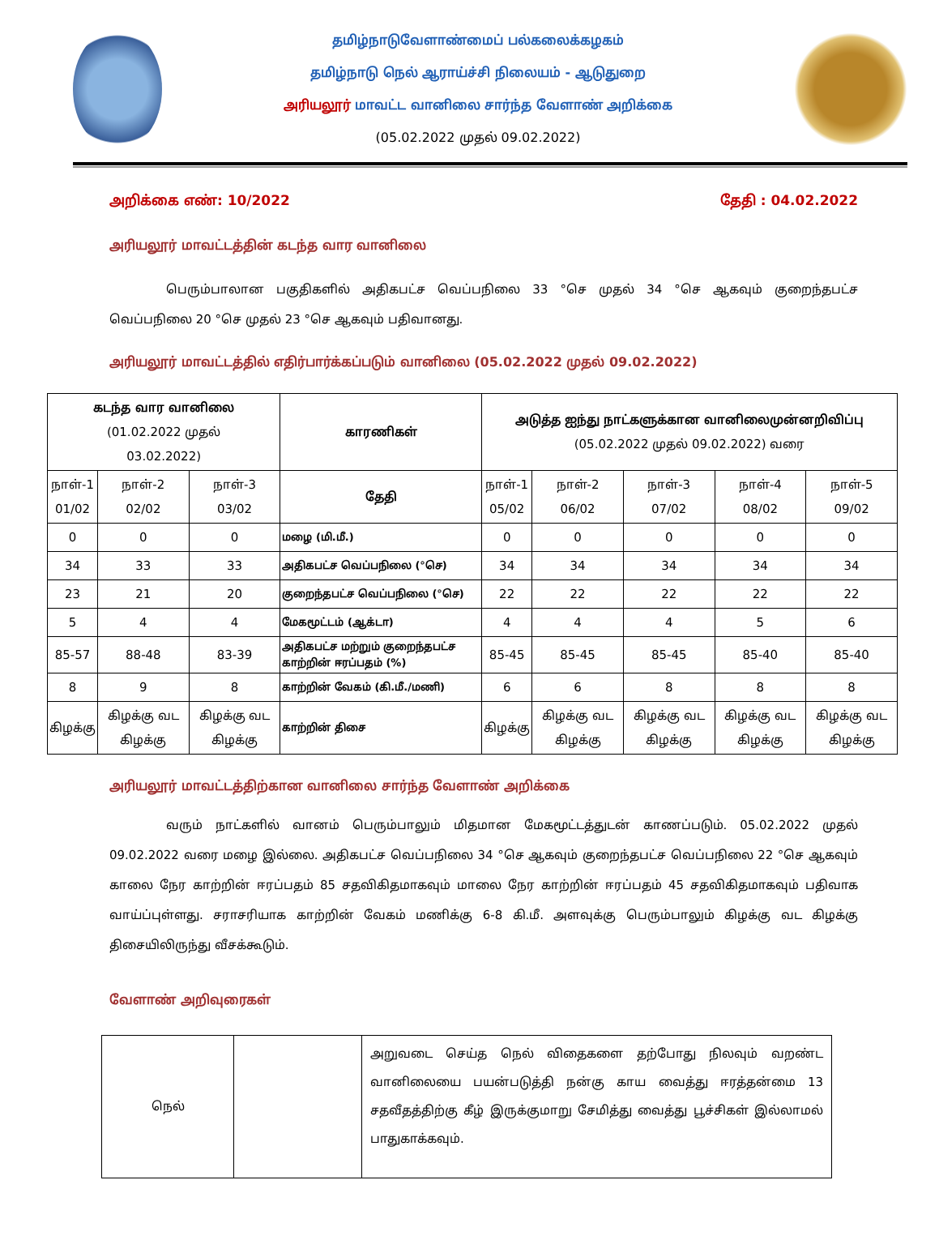தமிழ்நாடுவேளாண்மைப் பல்கலைக்கழகம்
தமிழ்நாடு நெல் ஆராய்ச்சி நிலையம் - ஆடுதுறை
அரியலூர் மாவட்ட வானிலை சார்ந்த வேளாண் அறிக்கை
(05.02.2022 முதல் 09.02.2022)
அறிக்கை எண்: 10/2022 தேதி : 04.02.2022
அரியலூர் மாவட்டத்தின் கடந்த வார வானிலை
பெரும்பாலான பகுதிகளில் அதிகபட்ச வெப்பநிலை 33 °செ முதல் 34 °செ ஆகவும் குறைந்தபட்ச வெப்பநிலை 20 °செ முதல் 23 °செ ஆகவும் பதிவானது.
அரியலூர் மாவட்டத்தில் எதிர்பார்க்கப்படும் வானிலை (05.02.2022 முதல் 09.02.2022)
| கடந்த வார வானிலை (01.02.2022 முதல் 03.02.2022) | | | காரணிகள் | அடுத்த ஐந்து நாட்களுக்கான வானிலைமுன்னறிவிப்பு (05.02.2022 முதல் 09.02.2022) வரை | | | | |
| --- | --- | --- | --- | --- | --- | --- | --- | --- |
| நாள்-1 01/02 | நாள்-2 02/02 | நாள்-3 03/02 | தேதி | நாள்-1 05/02 | நாள்-2 06/02 | நாள்-3 07/02 | நாள்-4 08/02 | நாள்-5 09/02 |
| 0 | 0 | 0 | மழை (மி.மீ.) | 0 | 0 | 0 | 0 | 0 |
| 34 | 33 | 33 | அதிகபட்ச வெப்பநிலை (°செ) | 34 | 34 | 34 | 34 | 34 |
| 23 | 21 | 20 | குறைந்தபட்ச வெப்பநிலை (°செ) | 22 | 22 | 22 | 22 | 22 |
| 5 | 4 | 4 | மேகமூட்டம் (ஆக்டா) | 4 | 4 | 4 | 5 | 6 |
| 85-57 | 88-48 | 83-39 | அதிகபட்ச மற்றும் குறைந்தபட்ச காற்றின் ஈரப்பதம் (%) | 85-45 | 85-45 | 85-45 | 85-40 | 85-40 |
| 8 | 9 | 8 | காற்றின் வேகம் (கி.மீ./மணி) | 6 | 6 | 8 | 8 | 8 |
| கிழக்கு | கிழக்கு வட கிழக்கு | கிழக்கு வட கிழக்கு | காற்றின் திசை | கிழக்கு | கிழக்கு வட கிழக்கு | கிழக்கு வட கிழக்கு | கிழக்கு வட கிழக்கு | கிழக்கு வட கிழக்கு |
அரியலூர் மாவட்டத்திற்கான வானிலை சார்ந்த வேளாண் அறிக்கை
வரும் நாட்களில் வானம் பெரும்பாலும் மிதமான மேகமூட்டத்துடன் காணப்படும். 05.02.2022 முதல் 09.02.2022 வரை மழை இல்லை. அதிகபட்ச வெப்பநிலை 34 °செ ஆகவும் குறைந்தபட்ச வெப்பநிலை 22 °செ ஆகவும் காலை நேர காற்றின் ஈரப்பதம் 85 சதவிகிதமாகவும் மாலை நேர காற்றின் ஈரப்பதம் 45 சதவிகிதமாகவும் பதிவாக வாய்ப்புள்ளது. சராசரியாக காற்றின் வேகம் மணிக்கு 6-8 கி.மீ. அளவுக்கு பெரும்பாலும் கிழக்கு வட கிழக்கு திசையிலிருந்து வீசக்கூடும்.
வேளாண் அறிவுரைகள்
| நெல் | | அறுவடை செய்த நெல் விதைகளை தற்போது நிலவும் வறண்ட வானிலையை பயன்படுத்தி நன்கு காய வைத்து ஈரத்தன்மை 13 சதவீதத்திற்கு கீழ் இருக்குமாறு சேமித்து வைத்து பூச்சிகள் இல்லாமல் பாதுகாக்கவும். |